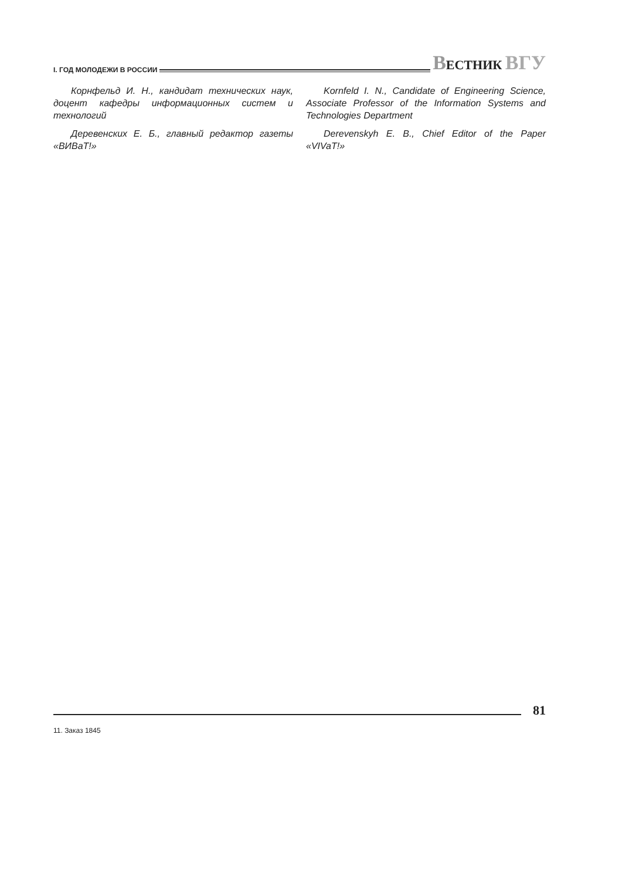I. ГОД МОЛОДЕЖИ В РОССИИ ВЕСТНИК ВГУ
Корнфельд И. Н., кандидат технических наук, доцент кафедры информационных систем и технологий
Деревенских Е. Б., главный редактор газеты «ВИВаТ!»
Kornfeld I. N., Candidate of Engineering Science, Associate Professor of the Information Systems and Technologies Department
Derevenskyh E. B., Chief Editor of the Paper «VIVaT!»
81
11. Заказ 1845